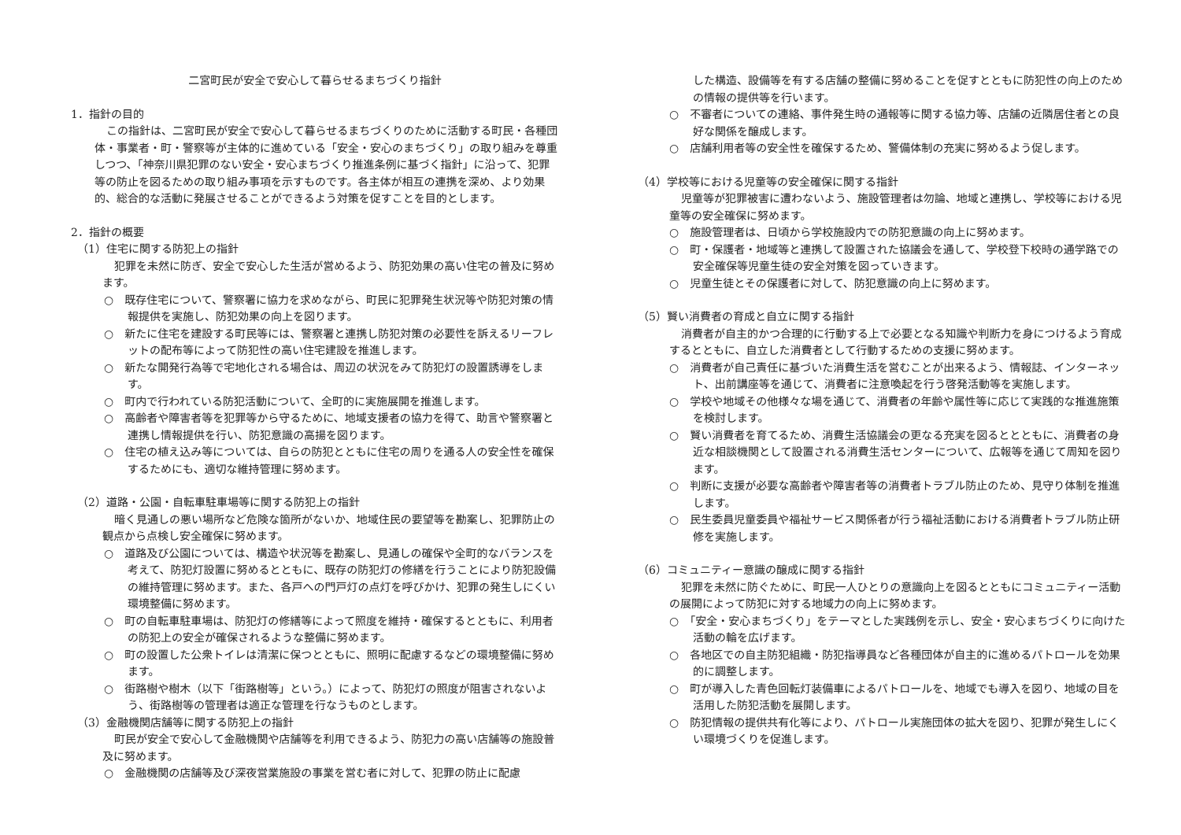二宮町民が安全で安心して暮らせるまちづくり指針
1．指針の目的
この指針は、二宮町民が安全で安心して暮らせるまちづくりのために活動する町民・各種団体・事業者・町・警察等が主体的に進めている「安全・安心のまちづくり」の取り組みを尊重しつつ、「神奈川県犯罪のない安全・安心まちづくり推進条例に基づく指針」に沿って、犯罪等の防止を図るための取り組み事項を示すものです。各主体が相互の連携を深め、より効果的、総合的な活動に発展させることができるよう対策を促すことを目的とします。
2．指針の概要
（1）住宅に関する防犯上の指針
犯罪を未然に防ぎ、安全で安心した生活が営めるよう、防犯効果の高い住宅の普及に努めます。
○　既存住宅について、警察署に協力を求めながら、町民に犯罪発生状況等や防犯対策の情報提供を実施し、防犯効果の向上を図ります。
○　新たに住宅を建設する町民等には、警察署と連携し防犯対策の必要性を訴えるリーフレットの配布等によって防犯性の高い住宅建設を推進します。
○　新たな開発行為等で宅地化される場合は、周辺の状況をみて防犯灯の設置誘導をします。
○　町内で行われている防犯活動について、全町的に実施展開を推進します。
○　高齢者や障害者等を犯罪等から守るために、地域支援者の協力を得て、助言や警察署と連携し情報提供を行い、防犯意識の高揚を図ります。
○　住宅の植え込み等については、自らの防犯とともに住宅の周りを通る人の安全性を確保するためにも、適切な維持管理に努めます。
（2）道路・公園・自転車駐車場等に関する防犯上の指針
暗く見通しの悪い場所など危険な箇所がないか、地域住民の要望等を勘案し、犯罪防止の観点から点検し安全確保に努めます。
○　道路及び公園については、構造や状況等を勘案し、見通しの確保や全町的なバランスを考えて、防犯灯設置に努めるとともに、既存の防犯灯の修繕を行うことにより防犯設備の維持管理に努めます。また、各戸への門戸灯の点灯を呼びかけ、犯罪の発生しにくい環境整備に努めます。
○　町の自転車駐車場は、防犯灯の修繕等によって照度を維持・確保するとともに、利用者の防犯上の安全が確保されるような整備に努めます。
○　町の設置した公衆トイレは清潔に保つとともに、照明に配慮するなどの環境整備に努めます。
○　街路樹や樹木（以下「街路樹等」という。）によって、防犯灯の照度が阻害されないよう、街路樹等の管理者は適正な管理を行なうものとします。
（3）金融機関店舗等に関する防犯上の指針
町民が安全で安心して金融機関や店舗等を利用できるよう、防犯力の高い店舗等の施設普及に努めます。
○　金融機関の店舗等及び深夜営業施設の事業を営む者に対して、犯罪の防止に配慮
した構造、設備等を有する店舗の整備に努めることを促すとともに防犯性の向上のための情報の提供等を行います。
○　不審者についての連絡、事件発生時の通報等に関する協力等、店舗の近隣居住者との良好な関係を醸成します。
○　店舗利用者等の安全性を確保するため、警備体制の充実に努めるよう促します。
（4）学校等における児童等の安全確保に関する指針
児童等が犯罪被害に遭わないよう、施設管理者は勿論、地域と連携し、学校等における児童等の安全確保に努めます。
○　施設管理者は、日頃から学校施設内での防犯意識の向上に努めます。
○　町・保護者・地域等と連携して設置された協議会を通して、学校登下校時の通学路での安全確保等児童生徒の安全対策を図っていきます。
○　児童生徒とその保護者に対して、防犯意識の向上に努めます。
（5）賢い消費者の育成と自立に関する指針
消費者が自主的かつ合理的に行動する上で必要となる知識や判断力を身につけるよう育成するとともに、自立した消費者として行動するための支援に努めます。
○　消費者が自己責任に基づいた消費生活を営むことが出来るよう、情報誌、インターネット、出前講座等を通じて、消費者に注意喚起を行う啓発活動等を実施します。
○　学校や地域その他様々な場を通じて、消費者の年齢や属性等に応じて実践的な推進施策を検討します。
○　賢い消費者を育てるため、消費生活協議会の更なる充実を図るととともに、消費者の身近な相談機関として設置される消費生活センターについて、広報等を通じて周知を図ります。
○　判断に支援が必要な高齢者や障害者等の消費者トラブル防止のため、見守り体制を推進します。
○　民生委員児童委員や福祉サービス関係者が行う福祉活動における消費者トラブル防止研修を実施します。
（6）コミュニティー意識の醸成に関する指針
犯罪を未然に防ぐために、町民一人ひとりの意識向上を図るとともにコミュニティー活動の展開によって防犯に対する地域力の向上に努めます。
○　「安全・安心まちづくり」をテーマとした実践例を示し、安全・安心まちづくりに向けた活動の輪を広げます。
○　各地区での自主防犯組織・防犯指導員など各種団体が自主的に進めるパトロールを効果的に調整します。
○　町が導入した青色回転灯装備車によるパトロールを、地域でも導入を図り、地域の目を活用した防犯活動を展開します。
○　防犯情報の提供共有化等により、パトロール実施団体の拡大を図り、犯罪が発生しにくい環境づくりを促進します。